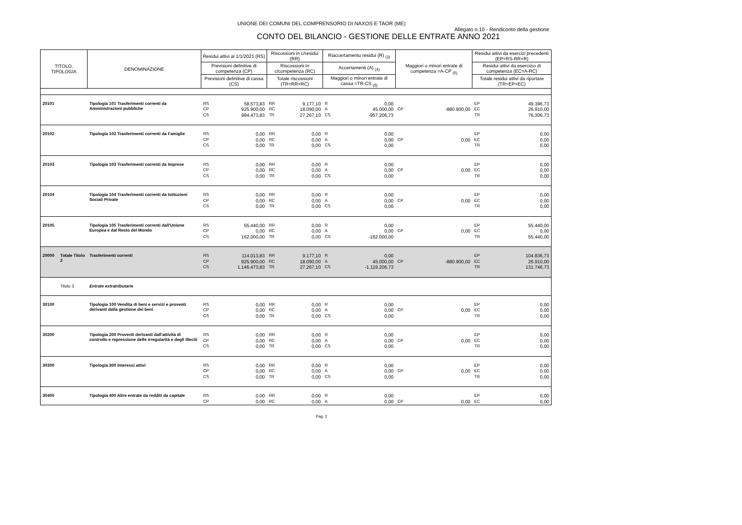UNIONE DEI COMUNI DEL COMPRENSORIO DI NAXOS E TAOR (ME)
Allegato n.10 - Rendiconto della gestione
CONTO DEL BILANCIO - GESTIONE DELLE ENTRATE ANNO 2021
| TITOLO, TIPOLOGIA | | DENOMINAZIONE | Residui attivi al 1/1/2021 (RS) | | Riscossioni in c/residui (RR) | | Riaccertamento residui (R) <sub>(3)</sub> | | Maggiori o minori entrate di competenza =A-CP <sub>(5)</sub> | | Residui attivi da esercizi precedenti (EP=RS-RR+R) | |
| --- | --- | --- | --- | --- | --- | --- | --- | --- | --- | --- | --- | --- |
| | | | Previsioni definitive di competenza (CP) | | Riscossioni in c/competenza (RC) | | Accertamenti (A) <sub>(4)</sub> | | | | Residui attivi da esercizio di competenza (EC=A-RC) | |
| | | | Previsioni definitive di cassa (CS) | | Totale riscossioni (TR=RR+RC) | | Maggiori o minori entrate di cassa =TR-CS <sub>(5)</sub> | | | | Totale residui attivi da riportare (TR=EP+EC) | |
| 20101 | | Tipologia 101 Trasferimenti correnti da Amministrazioni pubbliche | RS CP CS | 58.573,83 925.900,00 984.473,83 | RR RC TR | 9.177,10 18.090,00 27.267,10 | R A CS | 0,00 45.000,00 -957.206,73 | CP | -880.900,00 | EP EC TR | 49.396,73 26.910,00 76.306,73 |
| 20102 | | Tipologia 102 Trasferimenti correnti da Famiglie | RS CP CS | 0,00 0,00 0,00 | RR RC TR | 0,00 0,00 0,00 | R A CS | 0,00 0,00 0,00 | CP | 0,00 | EP EC TR | 0,00 0,00 0,00 |
| 20103 | | Tipologia 103 Trasferimenti correnti da Imprese | RS CP CS | 0,00 0,00 0,00 | RR RC TR | 0,00 0,00 0,00 | R A CS | 0,00 0,00 0,00 | CP | 0,00 | EP EC TR | 0,00 0,00 0,00 |
| 20104 | | Tipologia 104 Trasferimenti correnti da Istituzioni Sociali Private | RS CP CS | 0,00 0,00 0,00 | RR RC TR | 0,00 0,00 0,00 | R A CS | 0,00 0,00 0,00 | CP | 0,00 | EP EC TR | 0,00 0,00 0,00 |
| 20105 | | Tipologia 105 Trasferimenti correnti dall'Unione Europea e dal Resto del Mondo | RS CP CS | 55.440,00 0,00 162.000,00 | RR RC TR | 0,00 0,00 0,00 | R A CS | 0,00 0,00 -162.000,00 | CP | 0,00 | EP EC TR | 55.440,00 0,00 55.440,00 |
| 20000 | Totale Titolo 2 | Trasferimenti correnti | RS CP CS | 114.013,83 925.900,00 1.146.473,83 | RR RC TR | 9.177,10 18.090,00 27.267,10 | R A CS | 0,00 45.000,00 -1.119.206,73 | CP | -880.900,00 | EP EC TR | 104.836,73 26.910,00 131.746,73 |
| | Titolo 3 | Entrate extratributarie | | | | | | | | | | |
| 30100 | | Tipologia 100 Vendita di beni e servizi e proventi derivanti dalla gestione dei beni | RS CP CS | 0,00 0,00 0,00 | RR RC TR | 0,00 0,00 0,00 | R A CS | 0,00 0,00 0,00 | CP | 0,00 | EP EC TR | 0,00 0,00 0,00 |
| 30200 | | Tipologia 200 Proventi derivanti dall'attività di controllo e repressione delle irregolarità e degli illeciti | RS CP CS | 0,00 0,00 0,00 | RR RC TR | 0,00 0,00 0,00 | R A CS | 0,00 0,00 0,00 | CP | 0,00 | EP EC TR | 0,00 0,00 0,00 |
| 30300 | | Tipologia 300 Interessi attivi | RS CP CS | 0,00 0,00 0,00 | RR RC TR | 0,00 0,00 0,00 | R A CS | 0,00 0,00 0,00 | CP | 0,00 | EP EC TR | 0,00 0,00 0,00 |
| 30400 | | Tipologia 400 Altre entrate da redditi da capitale | RS CP | 0,00 0,00 | RR RC | 0,00 0,00 | R A | 0,00 0,00 | CP | 0,00 | EP EC | 0,00 0,00 |
Pag. 2